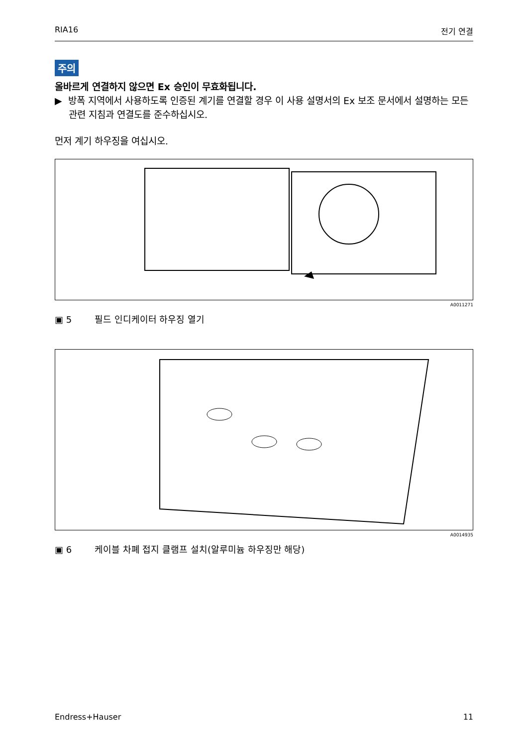RIA16 전기 연결
주의
올바르게 연결하지 않으면 Ex 승인이 무효화됩니다.
▶ 방폭 지역에서 사용하도록 인증된 계기를 연결할 경우 이 사용 설명서의 Ex 보조 문서에서 설명하는 모든 관련 지침과 연결도를 준수하십시오.
먼저 계기 하우징을 여십시오.
A0011271
▣ 5 필드 인디케이터 하우징 열기
A0014935
▣ 6 케이블 차폐 접지 클램프 설치(알루미늄 하우징만 해당)
Endress+Hauser 11